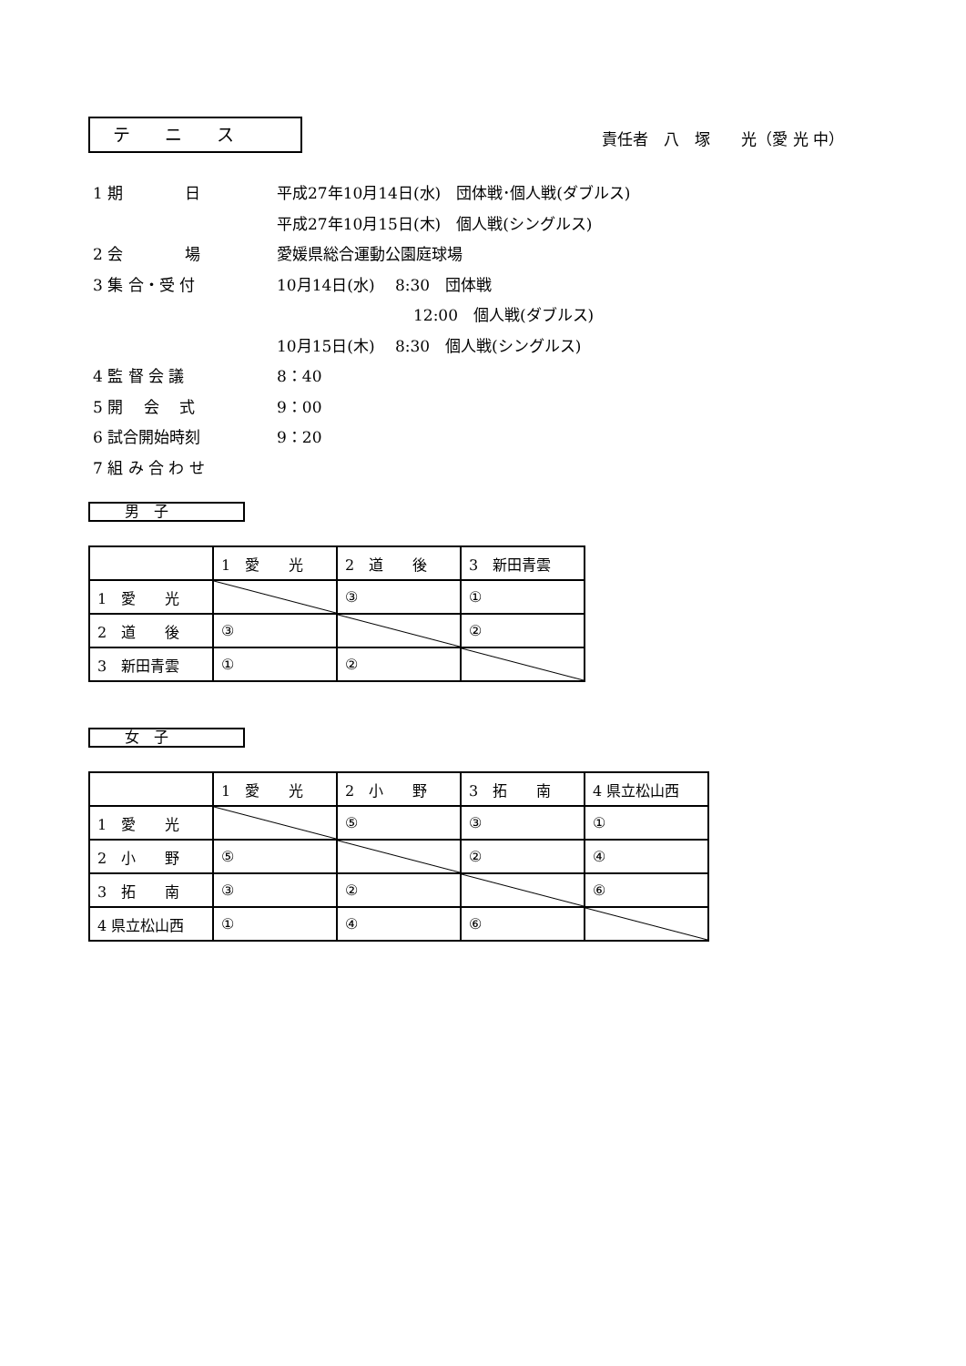テ　　ニ　　ス
責任者　八　塚　　光（愛 光 中）
1 期　　　　日 平成27年10月14日(水)　団体戦･個人戦(ダブルス)
平成27年10月15日(木)　個人戦(シングルス)
2 会　　　　場 愛媛県総合運動公園庭球場
3 集 合・受 付 10月14日(水)　 8:30　団体戦
12:00　個人戦(ダブルス)
10月15日(木)　 8:30　個人戦(シングルス)
4 監 督 会 議 8：40
5 開　 会　 式 9：00
6 試合開始時刻 9：20
7 組 み 合 わ せ
男　子
| | 1 愛 光 | 2 道 後 | 3 新田青雲 |
| 1 愛 光 | | ③ | ① |
| 2 道 後 | ③ | | ② |
| 3 新田青雲 | ① | ② | |
女　子
| | 1 愛 光 | 2 小 野 | 3 拓 南 | 4 県立松山西 |
| 1 愛 光 | | ⑤ | ③ | ① |
| 2 小 野 | ⑤ | | ② | ④ |
| 3 拓 南 | ③ | ② | | ⑥ |
| 4 県立松山西 | ① | ④ | ⑥ | |